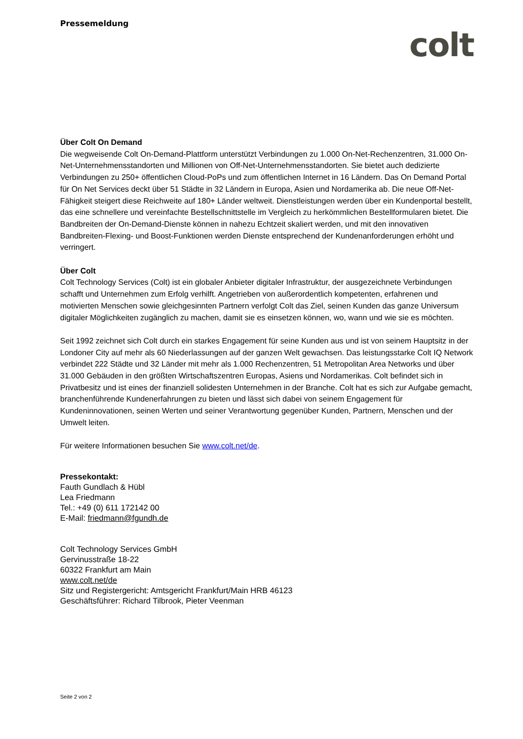Pressemeldung
colt
Über Colt On Demand
Die wegweisende Colt On-Demand-Plattform unterstützt Verbindungen zu 1.000 On-Net-Rechenzentren, 31.000 On-Net-Unternehmensstandorten und Millionen von Off-Net-Unternehmensstandorten. Sie bietet auch dedizierte Verbindungen zu 250+ öffentlichen Cloud-PoPs und zum öffentlichen Internet in 16 Ländern. Das On Demand Portal für On Net Services deckt über 51 Städte in 32 Ländern in Europa, Asien und Nordamerika ab. Die neue Off-Net-Fähigkeit steigert diese Reichweite auf 180+ Länder weltweit. Dienstleistungen werden über ein Kundenportal bestellt, das eine schnellere und vereinfachte Bestellschnittstelle im Vergleich zu herkömmlichen Bestellformularen bietet. Die Bandbreiten der On-Demand-Dienste können in nahezu Echtzeit skaliert werden, und mit den innovativen Bandbreiten-Flexing- und Boost-Funktionen werden Dienste entsprechend der Kundenanforderungen erhöht und verringert.
Über Colt
Colt Technology Services (Colt) ist ein globaler Anbieter digitaler Infrastruktur, der ausgezeichnete Verbindungen schafft und Unternehmen zum Erfolg verhilft. Angetrieben von außerordentlich kompetenten, erfahrenen und motivierten Menschen sowie gleichgesinnten Partnern verfolgt Colt das Ziel, seinen Kunden das ganze Universum digitaler Möglichkeiten zugänglich zu machen, damit sie es einsetzen können, wo, wann und wie sie es möchten.
Seit 1992 zeichnet sich Colt durch ein starkes Engagement für seine Kunden aus und ist von seinem Hauptsitz in der Londoner City auf mehr als 60 Niederlassungen auf der ganzen Welt gewachsen. Das leistungsstarke Colt IQ Network verbindet 222 Städte und 32 Länder mit mehr als 1.000 Rechenzentren, 51 Metropolitan Area Networks und über 31.000 Gebäuden in den größten Wirtschaftszentren Europas, Asiens und Nordamerikas. Colt befindet sich in Privatbesitz und ist eines der finanziell solidesten Unternehmen in der Branche. Colt hat es sich zur Aufgabe gemacht, branchenführende Kundenerfahrungen zu bieten und lässt sich dabei von seinem Engagement für Kundeninnovationen, seinen Werten und seiner Verantwortung gegenüber Kunden, Partnern, Menschen und der Umwelt leiten.
Für weitere Informationen besuchen Sie www.colt.net/de.
Pressekontakt:
Fauth Gundlach & Hübl
Lea Friedmann
Tel.: +49 (0) 611 172142 00
E-Mail: friedmann@fgundh.de
Colt Technology Services GmbH
Gervinusstraße 18-22
60322 Frankfurt am Main
www.colt.net/de
Sitz und Registergericht: Amtsgericht Frankfurt/Main HRB 46123
Geschäftsführer: Richard Tilbrook, Pieter Veenman
Seite 2 von 2